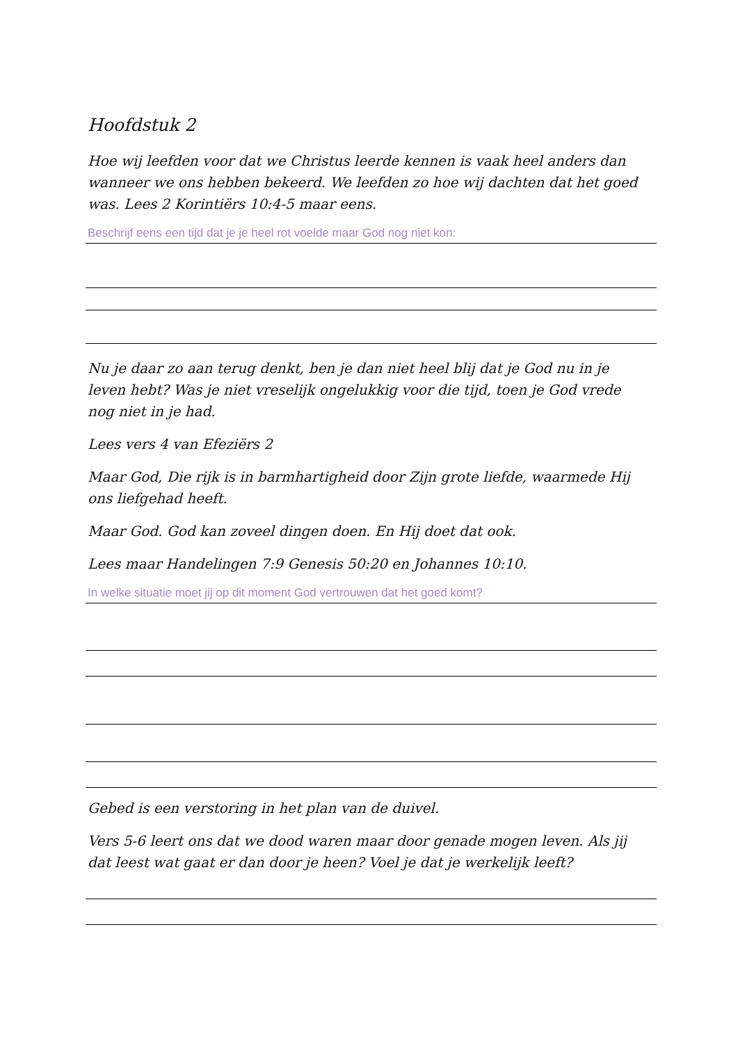Hoofdstuk 2
Hoe wij leefden voor dat we Christus leerde kennen is vaak heel anders dan wanneer we ons hebben bekeerd. We leefden zo hoe wij dachten dat het goed was. Lees 2 Korintiërs 10:4-5 maar eens.
Beschrijf eens een tijd dat je je heel rot voelde maar God nog niet kon:
Nu je daar zo aan terug denkt, ben je dan niet heel blij dat je God nu in je leven hebt? Was je niet vreselijk ongelukkig voor die tijd, toen je God vrede nog niet in je had.
Lees vers 4 van Efeziërs 2
Maar God, Die rijk is in barmhartigheid door Zijn grote liefde, waarmede Hij ons liefgehad heeft.
Maar God. God kan zoveel dingen doen. En Hij doet dat ook.
Lees maar Handelingen 7:9 Genesis 50:20 en Johannes 10:10.
In welke situatie moet jij op dit moment God vertrouwen dat het goed komt?
Gebed is een verstoring in het plan van de duivel.
Vers 5-6 leert ons dat we dood waren maar door genade mogen leven. Als jij dat leest wat gaat er dan door je heen? Voel je dat je werkelijk leeft?